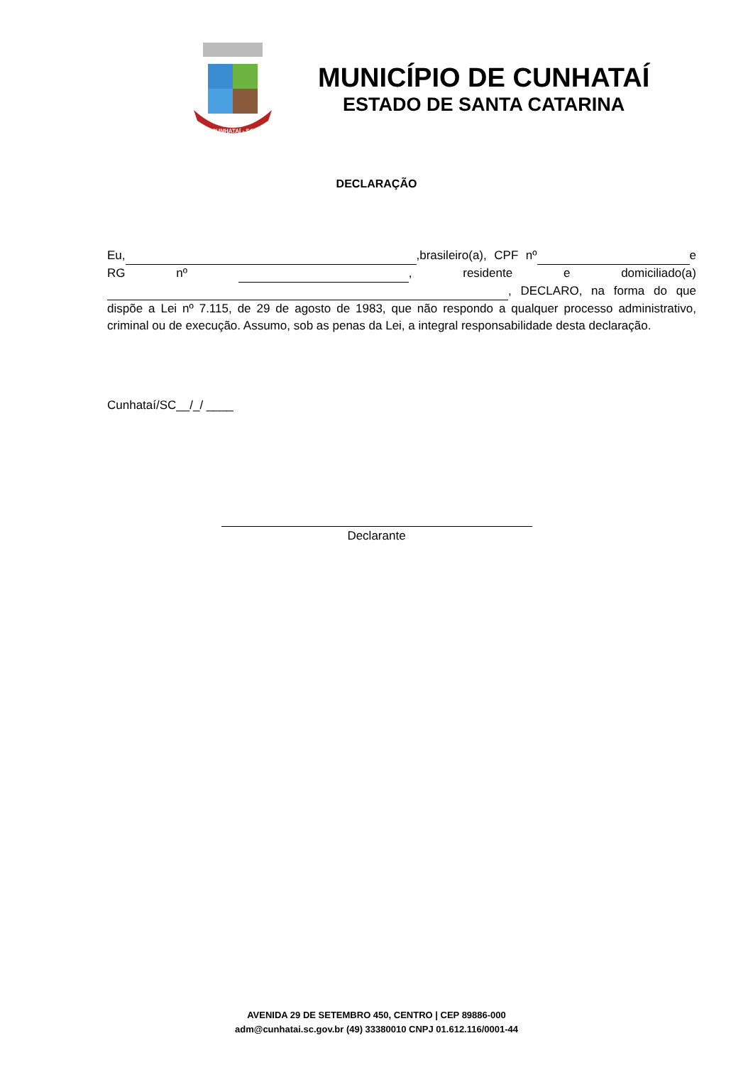CUNHATAÍ - SC
MUNICÍPIO DE CUNHATAÍ
ESTADO DE SANTA CATARINA
DECLARAÇÃO
Eu, ,brasileiro(a), CPF nº e RG nº , residente e domiciliado(a) , DECLARO, na forma do que dispõe a Lei nº 7.115, de 29 de agosto de 1983, que não respondo a qualquer processo administrativo, criminal ou de execução. Assumo, sob as penas da Lei, a integral responsabilidade desta declaração.
Cunhataí/SC__/_/ ____
Declarante
AVENIDA 29 DE SETEMBRO 450, CENTRO | CEP 89886-000
adm@cunhatai.sc.gov.br (49) 33380010 CNPJ 01.612.116/0001-44